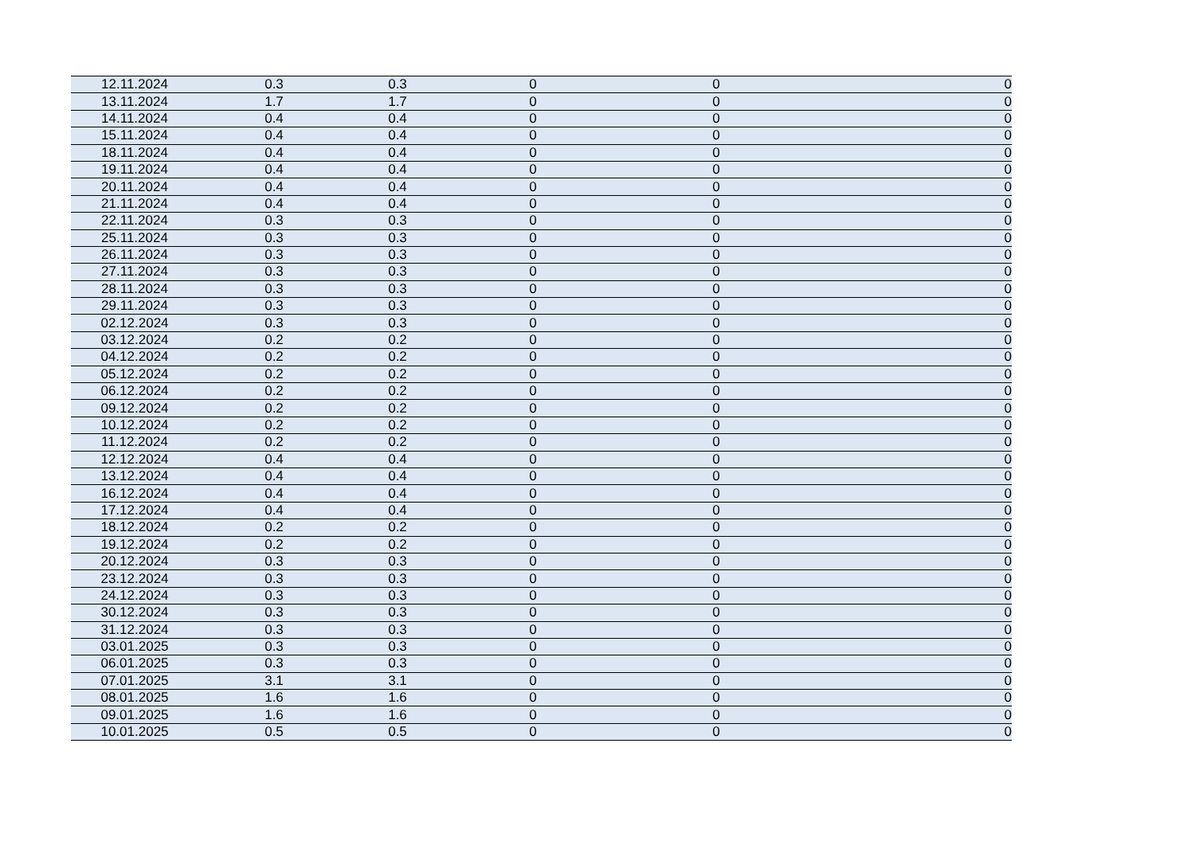| 12.11.2024 | 0.3 | 0.3 | 0 | 0 | 0 |
| 13.11.2024 | 1.7 | 1.7 | 0 | 0 | 0 |
| 14.11.2024 | 0.4 | 0.4 | 0 | 0 | 0 |
| 15.11.2024 | 0.4 | 0.4 | 0 | 0 | 0 |
| 18.11.2024 | 0.4 | 0.4 | 0 | 0 | 0 |
| 19.11.2024 | 0.4 | 0.4 | 0 | 0 | 0 |
| 20.11.2024 | 0.4 | 0.4 | 0 | 0 | 0 |
| 21.11.2024 | 0.4 | 0.4 | 0 | 0 | 0 |
| 22.11.2024 | 0.3 | 0.3 | 0 | 0 | 0 |
| 25.11.2024 | 0.3 | 0.3 | 0 | 0 | 0 |
| 26.11.2024 | 0.3 | 0.3 | 0 | 0 | 0 |
| 27.11.2024 | 0.3 | 0.3 | 0 | 0 | 0 |
| 28.11.2024 | 0.3 | 0.3 | 0 | 0 | 0 |
| 29.11.2024 | 0.3 | 0.3 | 0 | 0 | 0 |
| 02.12.2024 | 0.3 | 0.3 | 0 | 0 | 0 |
| 03.12.2024 | 0.2 | 0.2 | 0 | 0 | 0 |
| 04.12.2024 | 0.2 | 0.2 | 0 | 0 | 0 |
| 05.12.2024 | 0.2 | 0.2 | 0 | 0 | 0 |
| 06.12.2024 | 0.2 | 0.2 | 0 | 0 | 0 |
| 09.12.2024 | 0.2 | 0.2 | 0 | 0 | 0 |
| 10.12.2024 | 0.2 | 0.2 | 0 | 0 | 0 |
| 11.12.2024 | 0.2 | 0.2 | 0 | 0 | 0 |
| 12.12.2024 | 0.4 | 0.4 | 0 | 0 | 0 |
| 13.12.2024 | 0.4 | 0.4 | 0 | 0 | 0 |
| 16.12.2024 | 0.4 | 0.4 | 0 | 0 | 0 |
| 17.12.2024 | 0.4 | 0.4 | 0 | 0 | 0 |
| 18.12.2024 | 0.2 | 0.2 | 0 | 0 | 0 |
| 19.12.2024 | 0.2 | 0.2 | 0 | 0 | 0 |
| 20.12.2024 | 0.3 | 0.3 | 0 | 0 | 0 |
| 23.12.2024 | 0.3 | 0.3 | 0 | 0 | 0 |
| 24.12.2024 | 0.3 | 0.3 | 0 | 0 | 0 |
| 30.12.2024 | 0.3 | 0.3 | 0 | 0 | 0 |
| 31.12.2024 | 0.3 | 0.3 | 0 | 0 | 0 |
| 03.01.2025 | 0.3 | 0.3 | 0 | 0 | 0 |
| 06.01.2025 | 0.3 | 0.3 | 0 | 0 | 0 |
| 07.01.2025 | 3.1 | 3.1 | 0 | 0 | 0 |
| 08.01.2025 | 1.6 | 1.6 | 0 | 0 | 0 |
| 09.01.2025 | 1.6 | 1.6 | 0 | 0 | 0 |
| 10.01.2025 | 0.5 | 0.5 | 0 | 0 | 0 |